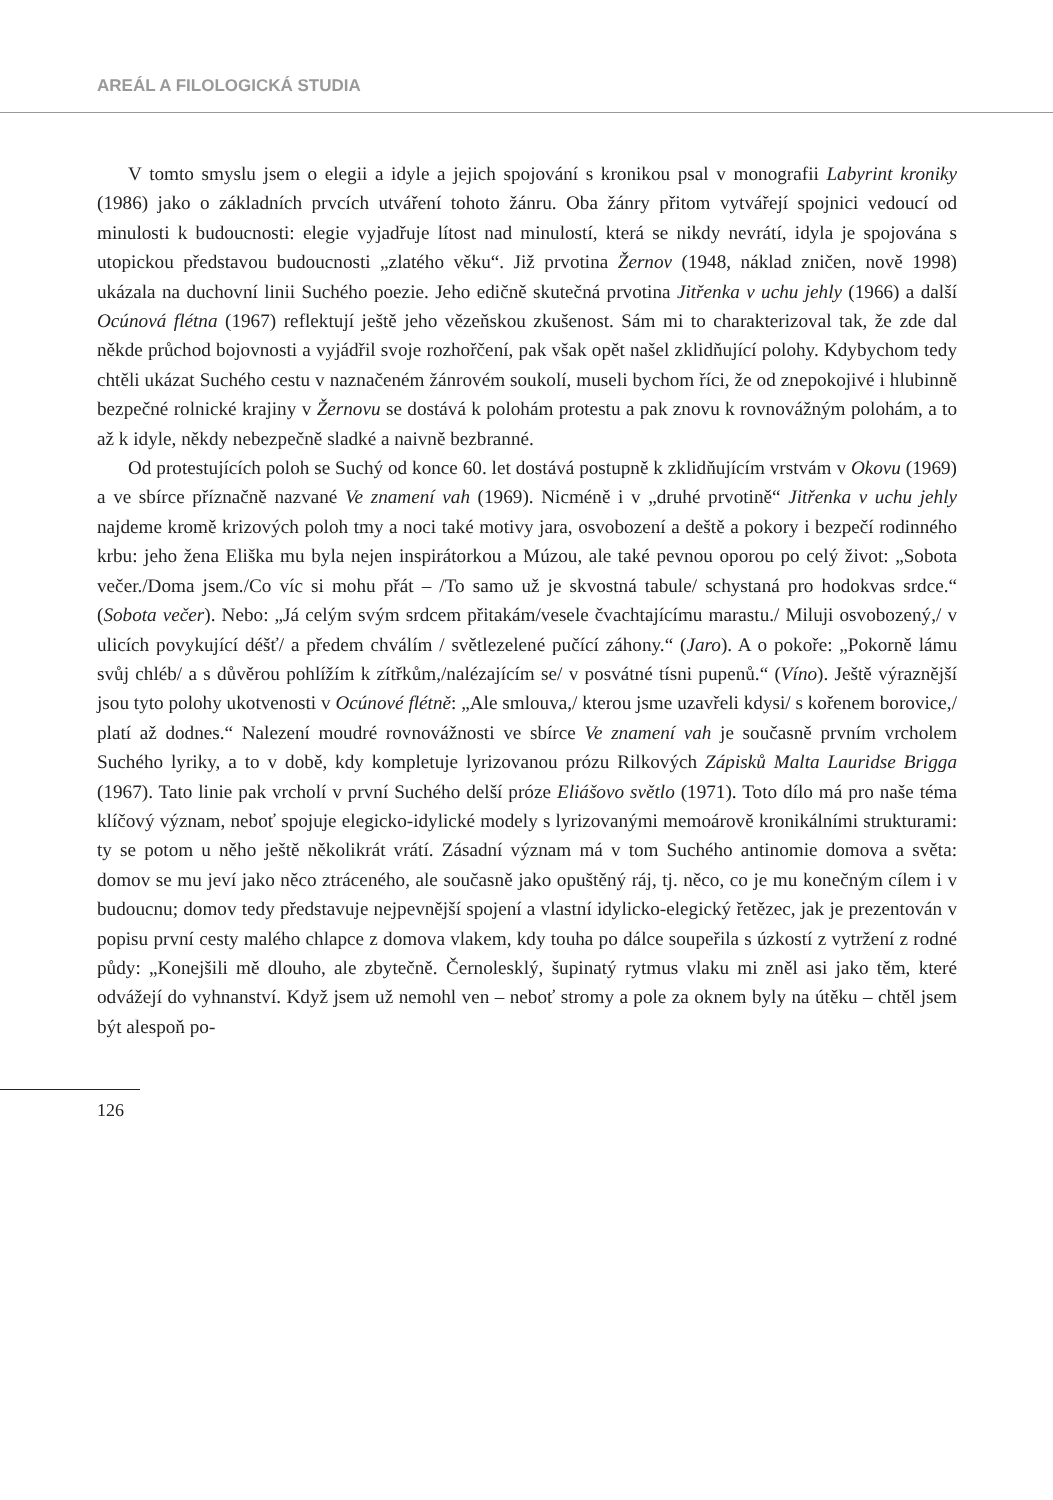AREÁL A FILOLOGICKÁ STUDIA
V tomto smyslu jsem o elegii a idyle a jejich spojování s kronikou psal v monografii Labyrint kroniky (1986) jako o základních prvcích utváření tohoto žánru. Oba žánry přitom vytvářejí spojnici vedoucí od minulosti k budoucnosti: elegie vyjadřuje lítost nad minulostí, která se nikdy nevrátí, idyla je spojována s utopickou představou budoucnosti „zlatého věku“. Již prvotina Žernov (1948, náklad zničen, nově 1998) ukázala na duchovní linii Suchého poezie. Jeho edičně skutečná prvotina Jitřenka v uchu jehly (1966) a další Ocúnová flétna (1967) reflektují ještě jeho vězeňskou zkušenost. Sám mi to charakterizoval tak, že zde dal někde průchod bojovnosti a vyjádřil svoje rozhořčení, pak však opět našel zklidňující polohy. Kdybychom tedy chtěli ukázat Suchého cestu v naznačeném žánrovém soukolí, museli bychom říci, že od znepokojivé i hlubinně bezpečné rolnické krajiny v Žernovu se dostává k polohám protestu a pak znovu k rovnovážným polohám, a to až k idyle, někdy nebezpečně sladké a naivně bezbranné.
Od protestujících poloh se Suchý od konce 60. let dostává postupně k zklidňujícím vrstvám v Okovu (1969) a ve sbírce příznačně nazvané Ve znamení vah (1969). Nicméně i v „druhé prvotině“ Jitřenka v uchu jehly najdeme kromě krizových poloh tmy a noci také motivy jara, osvobození a deště a pokory i bezpečí rodinného krbu: jeho žena Eliška mu byla nejen inspirátorkou a Múzou, ale také pevnou oporou po celý život: „Sobota večer./Doma jsem./Co víc si mohu přát – /To samo už je skvostná tabule/ schystaná pro hodokvas srdce.“ (Sobota večer). Nebo: „Já celým svým srdcem přitakám/vesele čvachtajícímu marastu./ Miluji osvobozený,/ v ulicích povykující déšť/ a předem chválím / světlezelené pučící záhony.“ (Jaro). A o pokoře: „Pokorně lámu svůj chléb/ a s důvěrou pohlížím k zítřkům,/nalézajícím se/ v posvátné tísni pupenů.“ (Víno). Ještě výraznější jsou tyto polohy ukotvenosti v Ocúnové flétně: „Ale smlouva,/ kterou jsme uzavřeli kdysi/ s kořenem borovice,/ platí až dodnes.“ Nalezení moudré rovnovážnosti ve sbírce Ve znamení vah je současně prvním vrcholem Suchého lyriky, a to v době, kdy kompletuje lyrizovanou prózu Rilkových Zápisků Malta Lauridse Brigga (1967). Tato linie pak vrcholí v první Suchého delší próze Eliášovo světlo (1971). Toto dílo má pro naše téma klíčový význam, neboť spojuje elegicko-idylické modely s lyrizovanými memoárově kronikálními strukturami: ty se potom u něho ještě několikrát vrátí. Zásadní význam má v tom Suchého antinomie domova a světa: domov se mu jeví jako něco ztráceného, ale současně jako opuštěný ráj, tj. něco, co je mu konečným cílem i v budoucnu; domov tedy představuje nejpevnější spojení a vlastní idylicko-elegický řetězec, jak je prezentován v popisu první cesty malého chlapce z domova vlakem, kdy touha po dálce soupeřila s úzkostí z vytržení z rodné půdy: „Konejšili mě dlouho, ale zbytečně. Černolesklý, šupinatý rytmus vlaku mi zněl asi jako těm, které odvážejí do vyhnanství. Když jsem už nemohl ven – neboť stromy a pole za oknem byly na útěku – chtěl jsem být alespoň po-
126